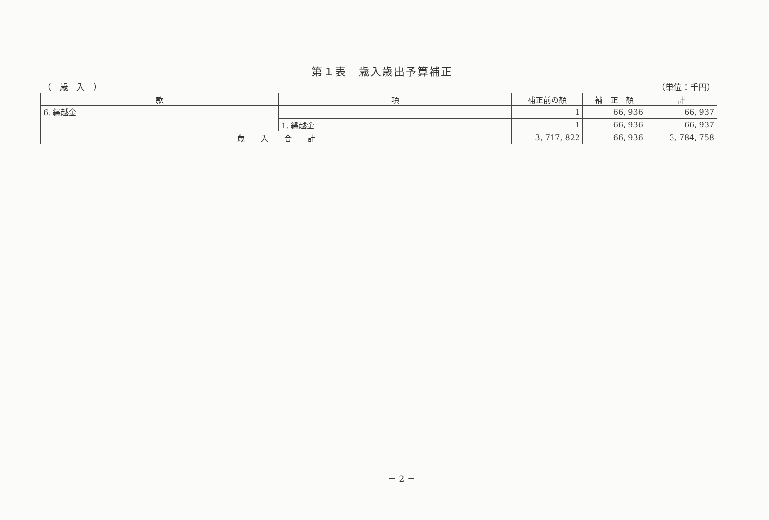第１表　歳入歳出予算補正
（　歳　入　） （単位：千円）
| 款 | 項 | 補正前の額 | 補 正 額 | 計 |
| --- | --- | --- | --- | --- |
| 6. 繰越金 | | 1 | 66, 936 | 66, 937 |
| | 1. 繰越金 | 1 | 66, 936 | 66, 937 |
| 歳 入 合 計 | | 3, 717, 822 | 66, 936 | 3, 784, 758 |
－ 2 －